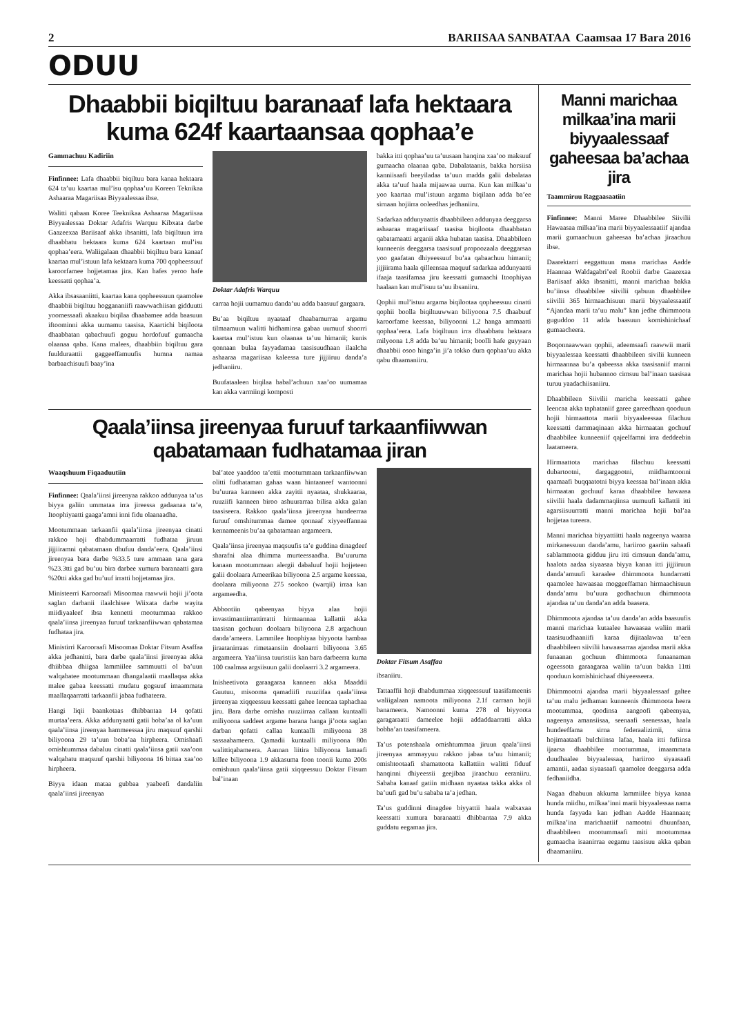2 BARIISAA SANBATAA Caamsaa 17 Bara 2016
ODUU
Dhaabbii biqiltuu baranaaf lafa hektaara kuma 624f kaartaansaa qophaa’e
Gammachuu Kadiriin
Finfinnee: Lafa dhaabbii biqiltuu bara kanaa hektaara 624 ta’uu kaartaa mul’isu qophaa’uu Koreen Teknikaa Ashaaraa Magariisaa Biyyaalessaa ibse.
Walitti qabaan Koree Teeknikaa Ashaaraa Magariisaa Biyyaalessaa Doktar Adafris Warquu Kibxata darbe Gaazeexaa Bariisaaf akka ibsanitti, lafa biqiltuun irra dhaabbatu hektaara kuma 624 kaartaan mul’isu qophaa’eera. Waliigalaan dhaabbii biqiltuu bara kanaaf kaartaa mul’istuun lafa kektaara kuma 700 qopheessuuf karoorfamee hojjetamaa jira. Kan hafes yeroo hafe keessatti qophaa’a.
Akka ibsasaaniitti, kaartaa kana qopheessuun qaamolee dhaabbii biqiltuu hoggananiifi raawwachiisan gidduutti yoomessaafi akaakuu biqilaa dhaabamee adda baasuun iftoominni akka uumamu taasisa. Kaartichi biqiloota dhaabbatan qabachuufi goguu hordofuuf gumaacha olaanaa qaba. Kana malees, dhaabbiin biqiltuu gara fuulduraattii gaggeeffamuufis humna namaa barbaachisuufi baay’ina
Doktar Adafris Warquu
carraa hojii uumamuu danda’uu adda baasuuf gargaara.
Bu’aa biqiltuu nyaataaf dhaabamurraa argamu tilmaamuun walitti hidhaminsa gabaa uumuuf shoorri kaartaa mul’istuu kun olaanaa ta’uu himanii; kunis qonnaan bulaa fayyadamaa taasisuudhaan ilaalcha ashaaraa magariisaa kaleessa ture jijjiiruu danda’a jedhaniiru.
Buufataaleen biqilaa babal’achuun xaa’oo uumamaa kan akka varmiingi komposti
bakka itti qophaa’uu ta’uusaan hanqina xaa’oo maksuuf gumaacha olaanaa qaba. Dabalataanis, bakka horsiisa kanniisaafi beeyiladaa ta’uun madda galii dabalataa akka ta’uuf haala mijaawaa uuma. Kun kan milkaa’u yoo kaartaa mul’istuun argama biqilaan adda ba’ee sirnaan hojiirra ooleedhas jedhaniiru.
Sadarkaa addunyaattis dhaabbileen addunyaa deeggarsa ashaaraa magariisaaf taasisa biqiloota dhaabbatan qabatamaatti arganii akka hubatan taasisa. Dhaabbileen kunneenis deeggarsa taasisuuf propoozaala deeggarsaa yoo gaafatan dhiyeessuuf bu’aa qabaachuu himanii; jijjiirama haala qilleensaa maquuf sadarkaa addunyaatti ifaaja taasifamaa jiru keessatti gumaachi Itoophiyaa haalaan kan mul’isuu ta’uu ibsaniiru.
Qophii mul’istuu argama biqilootaa qopheessuu cinatti qophii boolla biqiltuuwwan biliyoona 7.5 dhaabuuf karoorfame keessaa, biliyoonni 1.2 hanga ammaatti qophaa’eera. Lafa biqiltuun irra dhaabbatu hektaara milyoona 1.8 adda ba’uu himanii; boolli hafe guyyaan dhaabbii osoo hinga’in ji’a tokko dura qophaa’uu akka qabu dhaamaniiru.
Qaala’iinsa jireenyaa furuuf tarkaanfiiwwan qabatamaan fudhatamaa jiran
Waaqshuum Fiqaaduutiin
Finfinnee: Qaala’iinsi jireenyaa rakkoo addunyaa ta’us biyya galiin ummataa irra jireessa gadaanaa ta’e, Itoophiyaatti gaaga’amni inni fidu olaanaadha.
Mootummaan tarkaanfii qaala’iinsa jireenyaa cinatti rakkoo hoji dhabdummaarratti fudhataa jiruun jijjiiramni qabatamaan dhufuu danda’eera. Qaala’iinsi jireenyaa bara darbe %33.5 ture ammaan tana gara %23.3tti gad bu’uu bira darbee xumura baranaatti gara %20tti akka gad bu’uuf irratti hojjetamaa jira.
Ministeerri Karooraafi Misoomaa raawwii hojii ji’oota saglan darbanii ilaalchisee Wiixata darbe wayita miidiyaaleef ibsa kennetti mootummaa rakkoo qaala’iinsa jireenyaa furuuf tarkaanfiiwwan qabatamaa fudhataa jira.
Ministirri Karooraafi Misoomaa Doktar Fitsum Asaffaa akka jedhanitti, bara darbe qaala’iinsi jireenyaa akka dhiibbaa dhiigaa lammiilee sammuutti ol ba’uun walqabatee mootummaan dhangalaatii maallaqaa akka malee gabaa keessatti mudatu gogsuuf imaammata maallaqaarratti tarkaanfii jabaa fudhateera.
Hangi liqii baankotaas dhibbantaa 14 qofatti murtaa’eera. Akka addunyaatti gatii boba’aa ol ka’uun qaala’iinsa jireenyaa hammeessaa jiru maqsuuf qarshii biliyoona 29 ta’uun boba’aa hirpheera. Omishaafi omishtummaa dabaluu cinatti qaala’iinsa gatii xaa’oon walqabatu maqsuuf qarshii biliyoona 16 bittaa xaa’oo hirpheera.
Biyya idaan mataa gubbaa yaabeefi dandaliin qaala’iinsi jireenyaa
bal’atee yaaddoo ta’ettii mootummaan tarkaanfiiwwan olitti fudhataman gahaa waan hintaaneef wantoonni bu’uuraa kanneen akka zayitii nyaataa, shukkaaraa, ruuziifi kanneen biroo ashuurarraa bilisa akka galan taasiseera. Rakkoo qaala’iinsa jireenyaa hundeerraa furuuf omshitummaa damee qonnaaf xiyyeeffannaa kennameenis bu’aa qabatamaan argameera.
Qaala’iinsa jireenyaa maqsuufis ta’e guddina dinagdeef sharafni alaa dhimma murteessaadha. Bu’uuruma kanaan mootummaan alergii dabaluuf hojii hojjeteen galii doolaara Ameerikaa biliyoona 2.5 argame keessaa, doolaara miliyoona 275 sookoo (warqii) irraa kan argameedha.
Abbootiin qabeenyaa biyya alaa hojii invastimantiirrattirratti hirmaannaa kallattii akka taasisan gochuun doolaara biliyoona 2.8 argachuun danda’ameera. Lammilee Itoophiyaa biyyoota hambaa jiraatanirraas rimetaansiin doolaarri biliyoona 3.65 argameera. Yaa’iinsa tuuristiis kan bara darbeerra kuma 100 caalmaa argsiisuun galii doolaarri 3.2 argameera.
Inisheetivota garaagaraa kanneen akka Maaddii Guutuu, misooma qamadiifi ruuziifaa qaala’iinsa jireenyaa xiqqeessuu keessatti gahee leencaa taphachaa jiru. Bara darbe omisha ruuziirraa callaan kuntaalli miliyoona saddeet argame barana hanga ji’oota saglan darban qofatti callaa kuntaalli miliyoona 38 sassaabameera. Qamadii kuntaalli miliyoona 80n walittiqabameera. Aannan liitira biliyoona lamaafi killee biliyoona 1.9 akkasuma foon toonii kuma 200s omishuun qaala’iinsa gatii xiqqeessuu Doktar Fitsum bal’inaan
Doktar Fitsum Asaffaa
ibsaniiru.
Tattaaffii hoji dhabdummaa xiqqeessuuf taasifameenis waliigalaan namoota miliyoona 2.1f carraan hojii banameera. Namoonni kuma 278 ol biyyoota garagaraatti dameelee hojii addaddaarratti akka bobba’an taasifameera.
Ta’us potenshaala omishtummaa jiruun qaala’iinsi jireenyaa ammayyuu rakkoo jabaa ta’uu himanii; omishtootaafi shamattoota kallattiin walitti fiduuf hanqinni dhiyeessii geejibaa jiraachuu eeraniiru. Sababa kanaaf gatiin midhaan nyaataa takka akka ol ba’uufi gad bu’u sababa ta’a jedhan.
Ta’us guddinni dinagdee biyyattii haala walxaxaa keessatti xumura baranaatti dhibbantaa 7.9 akka guddatu eegamaa jira.
Manni marichaa milkaa’ina marii biyyaalessaaf gaheesaa ba’achaa jira
Taammiruu Raggaasaatiin
Finfinnee: Manni Maree Dhaabbilee Siivilii Hawaasaa milkaa’ina marii biyyaalessaatiif ajandaa marii gumaachuun gaheesaa ba’achaa jiraachuu ibse.
Daarektarri eeggattuun mana marichaa Aadde Haannaa Waldagabri’eel Roobii darbe Gaazexaa Bariisaaf akka ibsanitti, manni marichaa bakka bu’iinsa dhaabbilee siivilii qabuun dhaabbilee siivilii 365 hirmaachisuun marii biyyaalessaatif “Ajandaa marii ta’uu malu” kan jedhe dhimmoota guguddoo 11 adda baasuun komishinichaaf gumaacheera.
Boqonnaawwan qophii, adeemsaafi raawwii marii biyyaalessaa keessatti dhaabbileen sivilii kunneen hirmaannaa bu’a qabeessa akka taasisaniif manni marichaa hojii hubannoo cimsuu bal’inaan taasisaa turuu yaadachiisaniiru.
Dhaabbileen Siivilii maricha keessatti gahee leencaa akka taphataniif garee gareedhaan qooduun hojii hirmaattota marii biyyaaleessaa filachuu keessatti dammaqinaan akka hirmaatan gochuuf dhaabbilee kunneeniif qajeelfamni irra deddeebin laatameera.
Hirmaattota marichaa filachuu keessatti dubartootni, dargaggootni, miidhamtoonni qaamaafi buqqaatotni biyya keessaa bal’inaan akka hirmaatan gochuuf karaa dhaabbilee hawaasa siivilii haala dadammaqiinsa uumuufi kallattii itti agarsiisuurratti manni marichaa hojii bal’aa hojjetaa tureera.
Manni marichaa biyyattiitti haala nageenya waaraa mirkanessuun danda’amu, hariiroo gaariin sabaafi sablammoota gidduu jiru itti cimsuun danda’amu, haalota aadaa siyaasaa biyya kanaa itti jijjiiruun danda’amuufi karaalee dhimmoota hundarratti qaamolee hawaasaa moggeeffaman hirmaachisuun danda’amu bu’uura godhachuun dhimmoota ajandaa ta’uu danda’an adda baasera.
Dhimmoota ajandaa ta’uu danda’an adda baasuufis manni marichaa kutaalee hawaasaa waliin marii taasisuudhaaniifi karaa dijitaalawaa ta’een dhaabbileen siivilii hawaasarraa ajandaa marii akka funaanan gochuun dhimmoota funaanaman ogeessota garaagaraa waliin ta’uun bakka 11tti qooduun komishinichaaf dhiyeesseera.
Dhimmootni ajandaa marii biyyaalessaaf galtee ta’uu malu jedhaman kunneenis dhimmoota heera mootummaa, qoodinsa aangoofi qabeenyaa, nageenya amansiisaa, seenaafi seenessaa, haala hundeeffama sirna federaalizimii, sirna hojimaataafi bulchiinsa lafaa, haala itti fufiinsa ijaarsa dhaabbilee mootummaa, imaammata duudhaalee biyyaalessaa, hariiroo siyaasaafi amantii, aadaa siyaasaafi qaamolee deeggarsa adda fedhaniidha.
Nagaa dhabuun akkuma lammiilee biyya kanaa hunda miidhu, milkaa’inni marii biyyaalessaa nama hunda fayyada kan jedhan Aadde Haannaan; milkaa’ina marichaatiif namootni dhuunfaan, dhaabbileen mootummaafi miti mootummaa gumaacha isaanirraa eegamu taasisuu akka qaban dhaamaniiru.